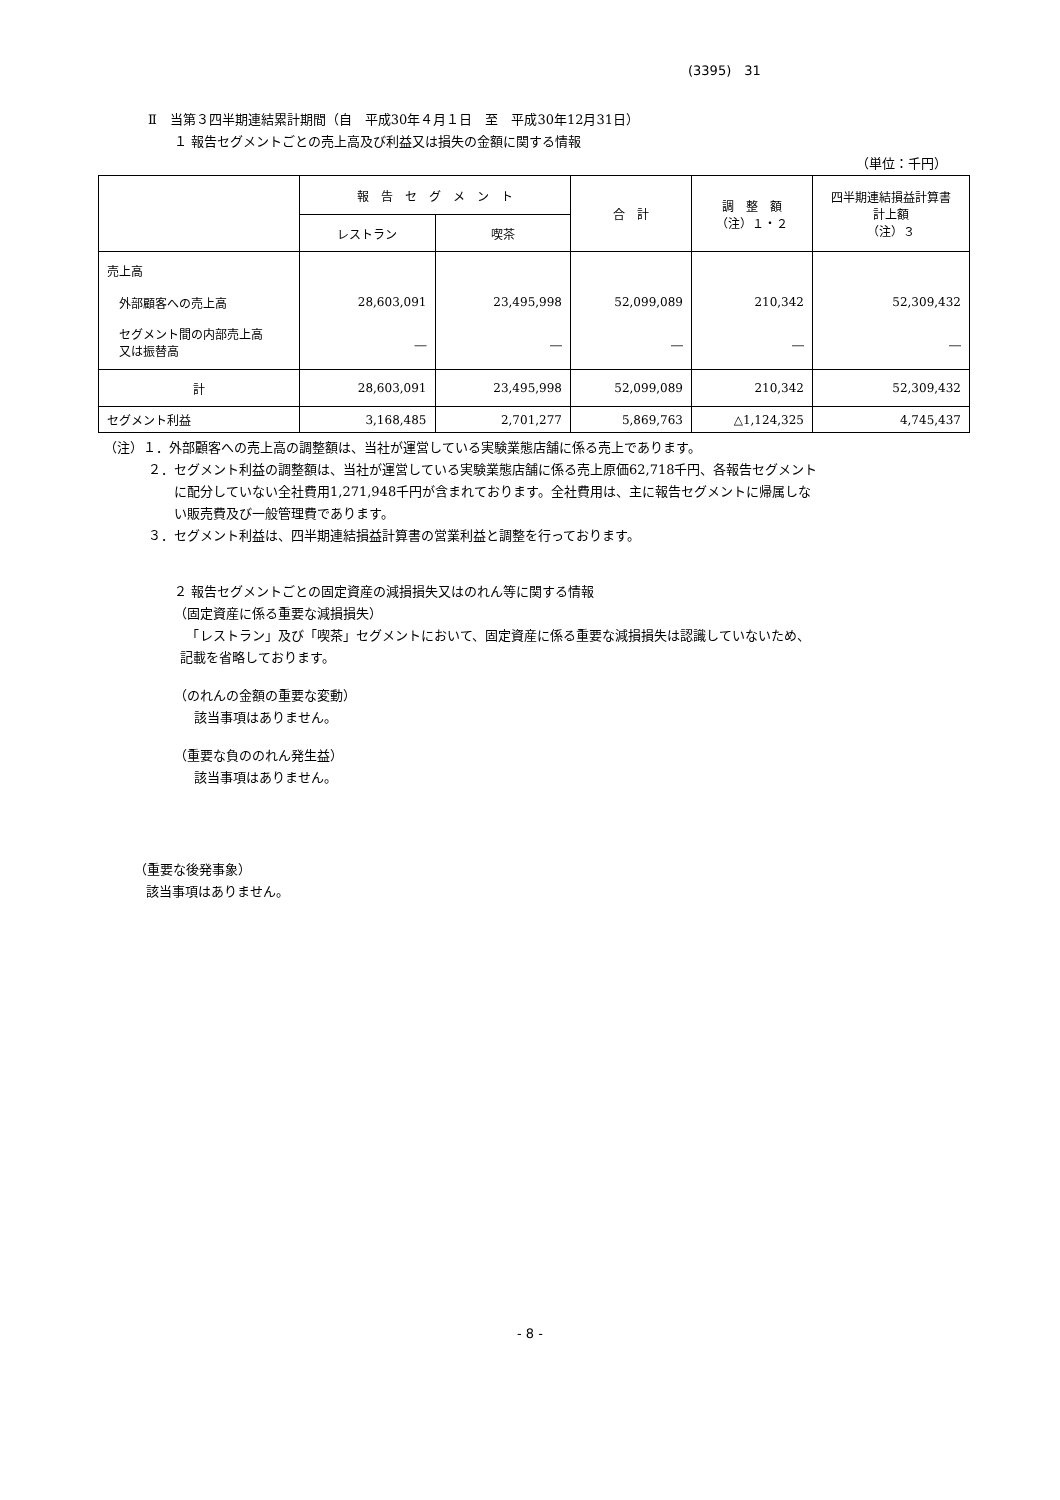(3395)　31
Ⅱ　当第３四半期連結累計期間（自　平成30年４月１日　至　平成30年12月31日）
１ 報告セグメントごとの売上高及び利益又は損失の金額に関する情報
（単位：千円）
| | 報 告 セ グ メ ン ト | | 合 計 | 調 整 額 （注）１・２ | 四半期連結損益計算書 計上額 （注）３ |
| --- | --- | --- | --- | --- | --- |
| | レストラン | 喫茶 | | | |
| 売上高 | | | | | |
| 外部顧客への売上高 | 28,603,091 | 23,495,998 | 52,099,089 | 210,342 | 52,309,432 |
| セグメント間の内部売上高 又は振替高 | ― | ― | ― | ― | ― |
| 計 | 28,603,091 | 23,495,998 | 52,099,089 | 210,342 | 52,309,432 |
| セグメント利益 | 3,168,485 | 2,701,277 | 5,869,763 | △1,124,325 | 4,745,437 |
（注）１．外部顧客への売上高の調整額は、当社が運営している実験業態店舗に係る売上であります。
２．セグメント利益の調整額は、当社が運営している実験業態店舗に係る売上原価62,718千円、各報告セグメント
　　に配分していない全社費用1,271,948千円が含まれております。全社費用は、主に報告セグメントに帰属しな
　　い販売費及び一般管理費であります。
３．セグメント利益は、四半期連結損益計算書の営業利益と調整を行っております。
２ 報告セグメントごとの固定資産の減損損失又はのれん等に関する情報
（固定資産に係る重要な減損損失）
　「レストラン」及び「喫茶」セグメントにおいて、固定資産に係る重要な減損損失は認識していないため、
記載を省略しております。
（のれんの金額の重要な変動）
該当事項はありません。
（重要な負ののれん発生益）
該当事項はありません。
（重要な後発事象）
該当事項はありません。
- 8 -